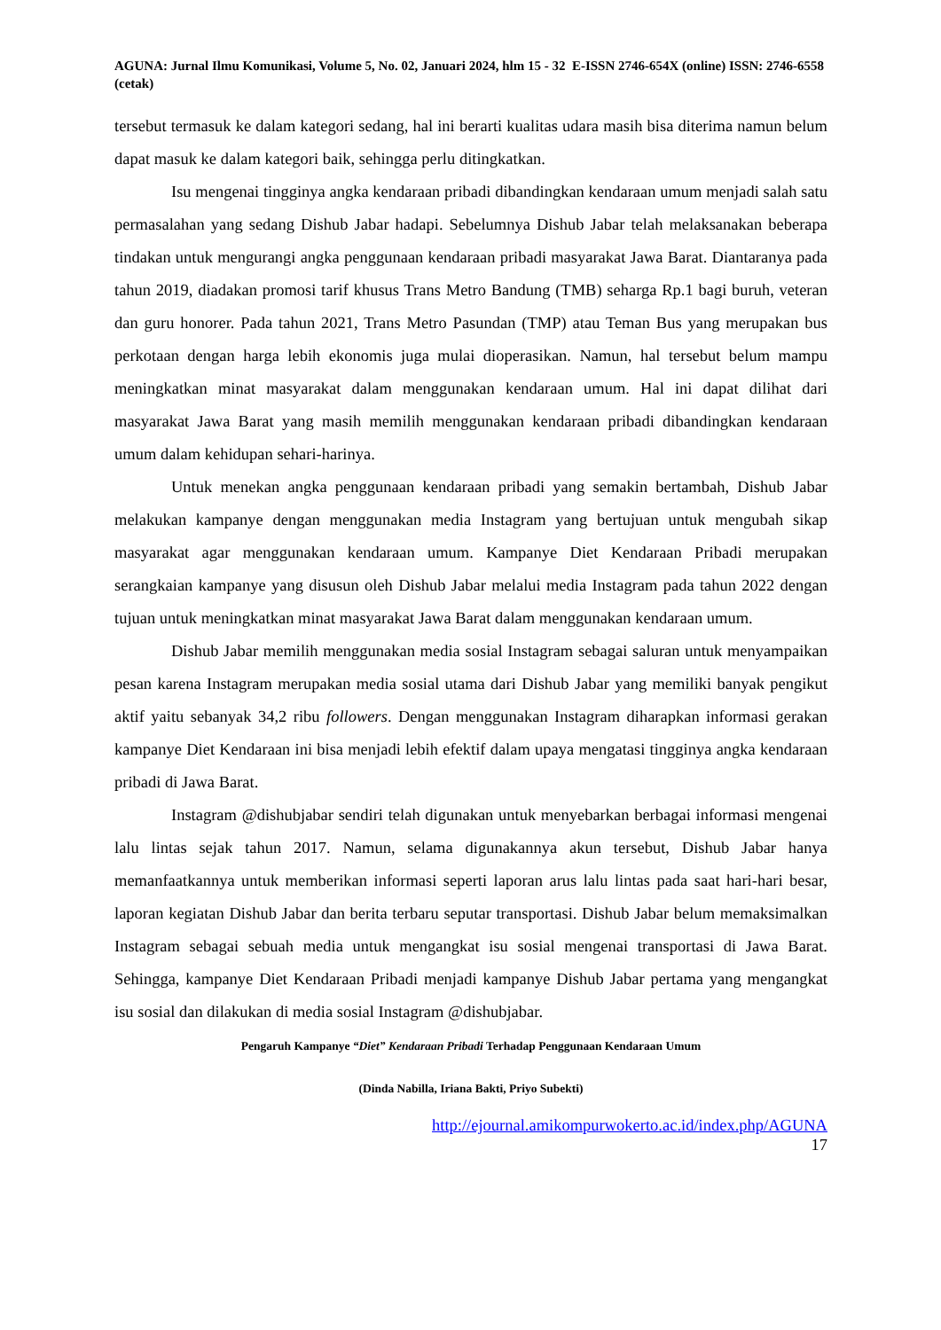AGUNA: Jurnal Ilmu Komunikasi, Volume 5, No. 02, Januari 2024, hlm 15 - 32 E-ISSN 2746-654X (online) ISSN: 2746-6558 (cetak)
tersebut termasuk ke dalam kategori sedang, hal ini berarti kualitas udara masih bisa diterima namun belum dapat masuk ke dalam kategori baik, sehingga perlu ditingkatkan.
Isu mengenai tingginya angka kendaraan pribadi dibandingkan kendaraan umum menjadi salah satu permasalahan yang sedang Dishub Jabar hadapi. Sebelumnya Dishub Jabar telah melaksanakan beberapa tindakan untuk mengurangi angka penggunaan kendaraan pribadi masyarakat Jawa Barat. Diantaranya pada tahun 2019, diadakan promosi tarif khusus Trans Metro Bandung (TMB) seharga Rp.1 bagi buruh, veteran dan guru honorer. Pada tahun 2021, Trans Metro Pasundan (TMP) atau Teman Bus yang merupakan bus perkotaan dengan harga lebih ekonomis juga mulai dioperasikan. Namun, hal tersebut belum mampu meningkatkan minat masyarakat dalam menggunakan kendaraan umum. Hal ini dapat dilihat dari masyarakat Jawa Barat yang masih memilih menggunakan kendaraan pribadi dibandingkan kendaraan umum dalam kehidupan sehari-harinya.
Untuk menekan angka penggunaan kendaraan pribadi yang semakin bertambah, Dishub Jabar melakukan kampanye dengan menggunakan media Instagram yang bertujuan untuk mengubah sikap masyarakat agar menggunakan kendaraan umum. Kampanye Diet Kendaraan Pribadi merupakan serangkaian kampanye yang disusun oleh Dishub Jabar melalui media Instagram pada tahun 2022 dengan tujuan untuk meningkatkan minat masyarakat Jawa Barat dalam menggunakan kendaraan umum.
Dishub Jabar memilih menggunakan media sosial Instagram sebagai saluran untuk menyampaikan pesan karena Instagram merupakan media sosial utama dari Dishub Jabar yang memiliki banyak pengikut aktif yaitu sebanyak 34,2 ribu followers. Dengan menggunakan Instagram diharapkan informasi gerakan kampanye Diet Kendaraan ini bisa menjadi lebih efektif dalam upaya mengatasi tingginya angka kendaraan pribadi di Jawa Barat.
Instagram @dishubjabar sendiri telah digunakan untuk menyebarkan berbagai informasi mengenai lalu lintas sejak tahun 2017. Namun, selama digunakannya akun tersebut, Dishub Jabar hanya memanfaatkannya untuk memberikan informasi seperti laporan arus lalu lintas pada saat hari-hari besar, laporan kegiatan Dishub Jabar dan berita terbaru seputar transportasi. Dishub Jabar belum memaksimalkan Instagram sebagai sebuah media untuk mengangkat isu sosial mengenai transportasi di Jawa Barat. Sehingga, kampanye Diet Kendaraan Pribadi menjadi kampanye Dishub Jabar pertama yang mengangkat isu sosial dan dilakukan di media sosial Instagram @dishubjabar.
Pengaruh Kampanye “Diet” Kendaraan Pribadi Terhadap Penggunaan Kendaraan Umum
(Dinda Nabilla, Iriana Bakti, Priyo Subekti)
http://ejournal.amikompurwokerto.ac.id/index.php/AGUNA
17